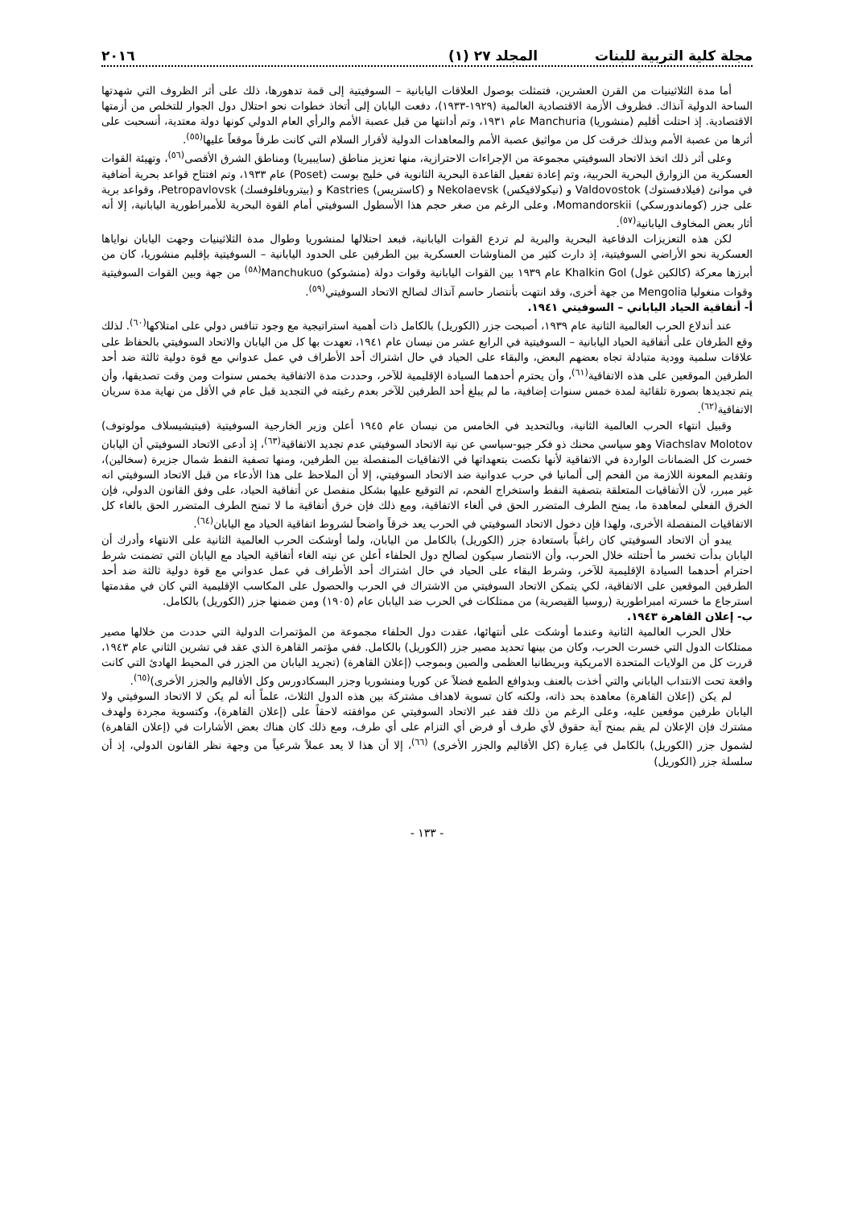مجلة كلية التربية للبنات المجلد ٢٧ (١) ٢٠١٦
أما مدة الثلاثينيات من القرن العشرين، فتمثلت بوصول العلاقات اليابانية – السوفيتية إلى قمة تدهورها، ذلك على أثر الظروف التي شهدتها الساحة الدولية آنذاك. فظروف الأزمة الاقتصادية العالمية (١٩٢٩-١٩٣٣)، دفعت اليابان إلى أتخاذ خطوات نحو احتلال دول الجوار للتخلص من أزمتها الاقتصادية. إذ احتلت أقليم (منشوريا) Manchuria عام ١٩٣١، وتم أدانتها من قبل عصبة الأمم والرأي العام الدولي كونها دولة معتدية، أنسحبت على أثرها من عصبة الأمم وبذلك خرقت كل من مواثيق عصبة الأمم والمعاهدات الدولية لأقرار السلام التي كانت طرفاً موقعاً عليها<sup>(٥٥)</sup>.
وعلى أثر ذلك اتخذ الاتحاد السوفيتي مجموعة من الإجراءات الاحترازية، منها تعزيز مناطق (سايبيريا) ومناطق الشرق الأقصى<sup>(٥٦)</sup>، وتهيئة القوات العسكرية من الزوارق البحرية الحربية، وتم إعادة تفعيل القاعدة البحرية الثانوية في خليج بوست (Poset) عام ١٩٣٣، وتم افتتاح قواعد بحرية أضافية في موانئ (فيلادفستوك) Valdovostok و (نيكولافيكس) Nekolaevsk و (كاستريس) Kastries و (بيتروبافلوفسك) Petropavlovsk، وقواعد برية على جزر (كوماندورسكي) Momandorskii، وعلى الرغم من صغر حجم هذا الأسطول السوفيتي أمام القوة البحرية للأمبراطورية اليابانية، إلا أنه أثار بعض المخاوف اليابانية<sup>(٥٧)</sup>.
لكن هذه التعزيزات الدفاعية البحرية والبرية لم تردع القوات اليابانية، فبعد احتلالها لمنشوريا وطوال مدة الثلاثينيات وجهت اليابان نواياها العسكرية نحو الأراضي السوفيتية، إذ دارت كثير من المناوشات العسكرية بين الطرفين على الحدود اليابانية – السوفيتية بإقليم منشوريا، كان من أبرزها معركة (كالكين غول) Khalkin Gol عام ١٩٣٩ بين القوات اليابانية وقوات دولة (منشوكو) Manchukuo<sup>(٥٨)</sup> من جهة وبين القوات السوفيتية وقوات منغوليا Mengolia من جهة أخرى، وقد انتهت بأنتصار حاسم آنذاك لصالح الاتحاد السوفيتي<sup>(٥٩)</sup>.
أ- أتفاقية الحياد الياباني – السوفيتي ١٩٤١.
عند أندلاع الحرب العالمية الثانية عام ١٩٣٩، أصبحت جزر (الكوريل) بالكامل ذات أهمية استراتيجية مع وجود تنافس دولي على امتلاكها<sup>(٦٠)</sup>. لذلك وقع الطرفان على أتفاقية الحياد اليابانية – السوفيتية في الرابع عشر من نيسان عام ١٩٤١، تعهدت بها كل من اليابان والاتحاد السوفيتي بالحفاظ على علاقات سلمية وودية متبادلة تجاه بعضهم البعض، والبقاء على الحياد في حال اشتراك أحد الأطراف في عمل عدواني مع قوة دولية ثالثة ضد أحد الطرفين الموقعين على هذه الاتفاقية<sup>(٦١)</sup>، وأن يحترم أحدهما السيادة الإقليمية للآخر، وحددت مدة الاتفاقية بخمس سنوات ومن وقت تصديقها، وأن يتم تجديدها بصورة تلقائية لمدة خمس سنوات إضافية، ما لم يبلغ أحد الطرفين للآخر بعدم رغبته في التجديد قبل عام في الأقل من نهاية مدة سريان الاتفاقية<sup>(٦٢)</sup>.
وقبيل انتهاء الحرب العالمية الثانية، وبالتحديد في الخامس من نيسان عام ١٩٤٥ أعلن وزير الخارجية السوفيتية (فيتيشيسلاف مولوتوف) Viachslav Molotov وهو سياسي محنك ذو فكر جيو-سياسي عن نية الاتحاد السوفيتي عدم تجديد الاتفاقية<sup>(٦٣)</sup>، إذ أدعى الاتحاد السوفيتي أن اليابان خسرت كل الضمانات الواردة في الاتفاقية لأنها نكصت بتعهداتها في الاتفاقيات المنفصلة بين الطرفين، ومنها تصفية النفط شمال جزيرة (سخالين)، وتقديم المعونة اللازمة من الفحم إلى ألمانيا في حرب عدوانية ضد الاتحاد السوفيتي، إلا أن الملاحظ على هذا الأدعاء من قبل الاتحاد السوفيتي انه غير مبرر، لأن الأتفاقيات المتعلقة بتصفية النفط واستخراج الفحم، تم التوقيع عليها بشكل منفصل عن أتفاقية الحياد، على وفق القانون الدولي، فإن الخرق الفعلي لمعاهدة ما، يمنح الطرف المتضرر الحق في ألغاء الاتفاقية، ومع ذلك فإن خرق أتفاقية ما لا تمنح الطرف المتضرر الحق بالغاء كل الاتفاقيات المنفصلة الأخرى، ولهذا فإن دخول الاتحاد السوفيتي في الحرب يعد خرقاً واضحاً لشروط اتفاقية الحياد مع اليابان<sup>(٦٤)</sup>.
يبدو أن الاتحاد السوفيتي كان راغباً باستعادة جزر (الكوريل) بالكامل من اليابان، ولما أوشكت الحرب العالمية الثانية على الانتهاء وأدرك أن اليابان بدأت تخسر ما أحتلته خلال الحرب، وأن الانتصار سيكون لصالح دول الحلفاء أعلن عن نيته الغاء أتفاقية الحياد مع اليابان التي تضمنت شرط احترام أحدهما السيادة الإقليمية للآخر، وشرط البقاء على الحياد في حال اشتراك أحد الأطراف في عمل عدواني مع قوة دولية ثالثة ضد أحد الطرفين الموقعين على الاتفاقية، لكي يتمكن الاتحاد السوفيتي من الاشتراك في الحرب والحصول على المكاسب الإقليمية التي كان في مقدمتها استرجاع ما خسرته امبراطورية (روسيا القيصرية) من ممتلكات في الحرب ضد اليابان عام (١٩٠٥) ومن ضمنها جزر (الكوريل) بالكامل.
ب- إعلان القاهرة ١٩٤٣.
خلال الحرب العالمية الثانية وعندما أوشكت على أنتهائها، عقدت دول الحلفاء مجموعة من المؤتمرات الدولية التي حددت من خلالها مصير ممتلكات الدول التي خسرت الحرب، وكان من بينها تحديد مصير جزر (الكوريل) بالكامل. ففي مؤتمر القاهرة الذي عقد في تشرين الثاني عام ١٩٤٣، قررت كل من الولايات المتحدة الامريكية وبريطانيا العظمى والصين وبموجب (إعلان القاهرة) (تجريد اليابان من الجزر في المحيط الهادئ التي كانت واقعة تحت الانتداب الياباني والتي أخذت بالعنف وبدوافع الطمع فضلاً عن كوريا ومنشوريا وجزر البسكادورس وكل الأقاليم والجزر الأخرى)<sup>(٦٥)</sup>.
لم يكن (إعلان القاهرة) معاهدة بحد ذاته، ولكنه كان تسوية لاهداف مشتركة بين هذه الدول الثلاث، علماً أنه لم يكن لا الاتحاد السوفيتي ولا اليابان طرفين موقعين عليه، وعلى الرغم من ذلك فقد عبر الاتحاد السوفيتي عن موافقته لاحقاً على (إعلان القاهرة)، وكتسوية مجردة ولهدف مشترك فإن الإعلان لم يقم بمنح آية حقوق لأي طرف أو فرض أي التزام على أي طرف، ومع ذلك كان هناك بعض الأشارات في (إعلان القاهرة) لشمول جزر (الكوريل) بالكامل في عِبارة (كل الأقاليم والجزر الأخرى) <sup>(٦٦)</sup>، إلا أن هذا لا يعد عملاً شرعياً من وجهة نظر القانون الدولي، إذ أن سلسلة جزر (الكوريل)
- ١٣٣ -